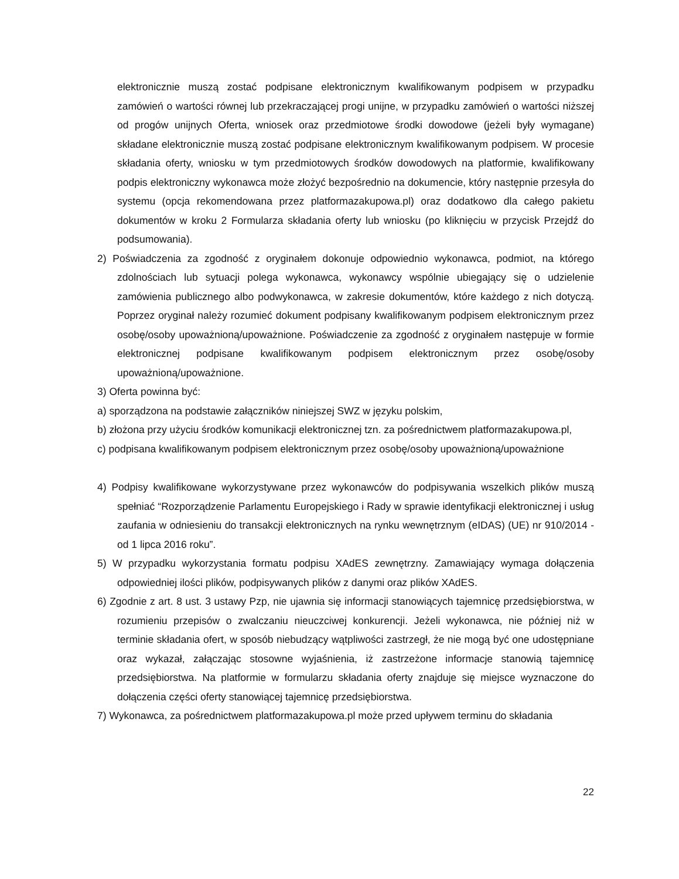elektronicznie muszą zostać podpisane elektronicznym kwalifikowanym podpisem w przypadku zamówień o wartości równej lub przekraczającej progi unijne, w przypadku zamówień o wartości niższej od progów unijnych Oferta, wniosek oraz przedmiotowe środki dowodowe (jeżeli były wymagane) składane elektronicznie muszą zostać podpisane elektronicznym kwalifikowanym podpisem. W procesie składania oferty, wniosku w tym przedmiotowych środków dowodowych na platformie, kwalifikowany podpis elektroniczny wykonawca może złożyć bezpośrednio na dokumencie, który następnie przesyła do systemu (opcja rekomendowana przez platformazakupowa.pl) oraz dodatkowo dla całego pakietu dokumentów w kroku 2 Formularza składania oferty lub wniosku (po kliknięciu w przycisk Przejdź do podsumowania).
2) Poświadczenia za zgodność z oryginałem dokonuje odpowiednio wykonawca, podmiot, na którego zdolnościach lub sytuacji polega wykonawca, wykonawcy wspólnie ubiegający się o udzielenie zamówienia publicznego albo podwykonawca, w zakresie dokumentów, które każdego z nich dotyczą. Poprzez oryginał należy rozumieć dokument podpisany kwalifikowanym podpisem elektronicznym przez osobę/osoby upoważnioną/upoważnione. Poświadczenie za zgodność z oryginałem następuje w formie elektronicznej podpisane kwalifikowanym podpisem elektronicznym przez osobę/osoby upoważnioną/upoważnione.
3) Oferta powinna być:
a) sporządzona na podstawie załączników niniejszej SWZ w języku polskim,
b) złożona przy użyciu środków komunikacji elektronicznej tzn. za pośrednictwem platformazakupowa.pl,
c) podpisana kwalifikowanym podpisem elektronicznym przez osobę/osoby upoważnioną/upoważnione
4) Podpisy kwalifikowane wykorzystywane przez wykonawców do podpisywania wszelkich plików muszą spełniać “Rozporządzenie Parlamentu Europejskiego i Rady w sprawie identyfikacji elektronicznej i usług zaufania w odniesieniu do transakcji elektronicznych na rynku wewnętrznym (eIDAS) (UE) nr 910/2014 - od 1 lipca 2016 roku”.
5) W przypadku wykorzystania formatu podpisu XAdES zewnętrzny. Zamawiający wymaga dołączenia odpowiedniej ilości plików, podpisywanych plików z danymi oraz plików XAdES.
6) Zgodnie z art. 8 ust. 3 ustawy Pzp, nie ujawnia się informacji stanowiących tajemnicę przedsiębiorstwa, w rozumieniu przepisów o zwalczaniu nieuczciwej konkurencji. Jeżeli wykonawca, nie później niż w terminie składania ofert, w sposób niebudzący wątpliwości zastrzegł, że nie mogą być one udostępniane oraz wykazał, załączając stosowne wyjaśnienia, iż zastrzeżone informacje stanowią tajemnicę przedsiębiorstwa. Na platformie w formularzu składania oferty znajduje się miejsce wyznaczone do dołączenia części oferty stanowiącej tajemnicę przedsiębiorstwa.
7) Wykonawca, za pośrednictwem platformazakupowa.pl może przed upływem terminu do składania
22